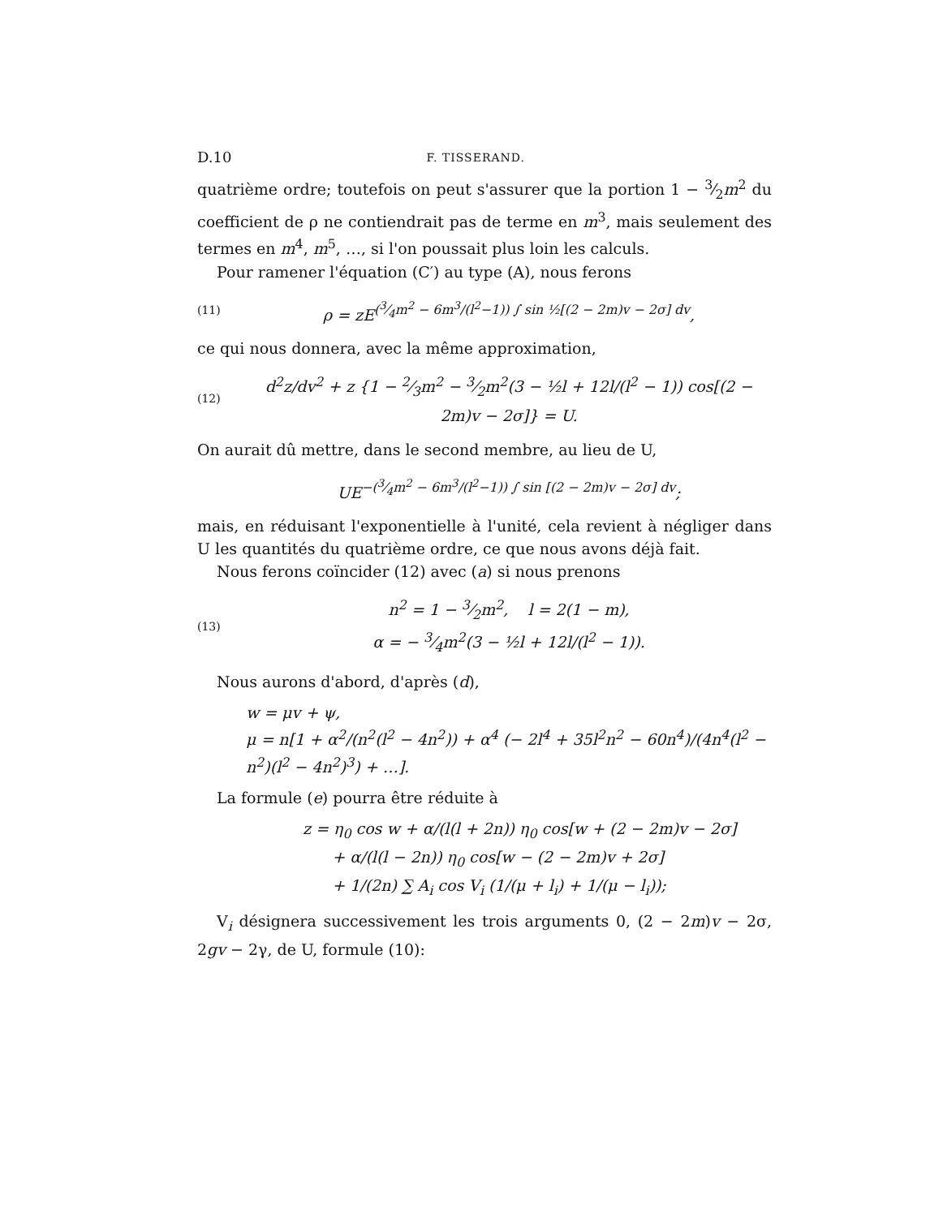D.10 F. TISSERAND.
quatrième ordre; toutefois on peut s'assurer que la portion 1 − 3⁄2m<sup>2</sup> du coefficient de ρ ne contiendrait pas de terme en m<sup>3</sup>, mais seulement des termes en m<sup>4</sup>, m<sup>5</sup>, …, si l'on poussait plus loin les calculs.
Pour ramener l'équation (C′) au type (A), nous ferons
(11) ρ = z E<sup>(3⁄4m<sup>2</sup> − 6m<sup>3</sup>/(l<sup>2</sup>−1)) ∫ sin ½[(2 − 2m)v − 2σ] dv</sup>,
ce qui nous donnera, avec la même approximation,
(12) d<sup>2</sup>z/dv<sup>2</sup> + z {1 − 2⁄3m<sup>2</sup> − 3⁄2m<sup>2</sup>(3 − ½l + 12l/(l<sup>2</sup> − 1)) cos[(2 − 2m)v − 2σ]} = U.
On aurait dû mettre, dans le second membre, au lieu de U,
UE<sup>−(3⁄4m<sup>2</sup> − 6m<sup>3</sup>/(l<sup>2</sup>−1)) ∫ sin [(2 − 2m)v − 2σ] dv</sup>;
mais, en réduisant l'exponentielle à l'unité, cela revient à négliger dans U les quantités du quatrième ordre, ce que nous avons déjà fait.
Nous ferons coïncider (12) avec (a) si nous prenons
(13) n<sup>2</sup> = 1 − 3⁄2m<sup>2</sup>, l = 2(1 − m),
α = − 3⁄4m<sup>2</sup>(3 − ½l + 12l/(l<sup>2</sup> − 1)).
Nous aurons d'abord, d'après (d),
w = μv + ψ,
μ = n[1 + α<sup>2</sup>/(n<sup>2</sup>(l<sup>2</sup> − 4n<sup>2</sup>)) + α<sup>4</sup> (− 2l<sup>4</sup> + 35l<sup>2</sup>n<sup>2</sup> − 60n<sup>4</sup>)/(4n<sup>4</sup>(l<sup>2</sup> − n<sup>2</sup>)(l<sup>2</sup> − 4n<sup>2</sup>)<sup>3</sup>) + …].
La formule (e) pourra être réduite à
z = η<sub>0</sub> cos w + α/(l(l + 2n)) η<sub>0</sub> cos[w + (2 − 2m)v − 2σ]
+ α/(l(l − 2n)) η<sub>0</sub> cos[w − (2 − 2m)v + 2σ]
+ 1/(2n) ∑ A<sub>i</sub> cos V<sub>i</sub> (1/(μ + l<sub>i</sub>) + 1/(μ − l<sub>i</sub>));
V<sub>i</sub> désignera successivement les trois arguments 0, (2 − 2m)v − 2σ, 2gv − 2γ, de U, formule (10):